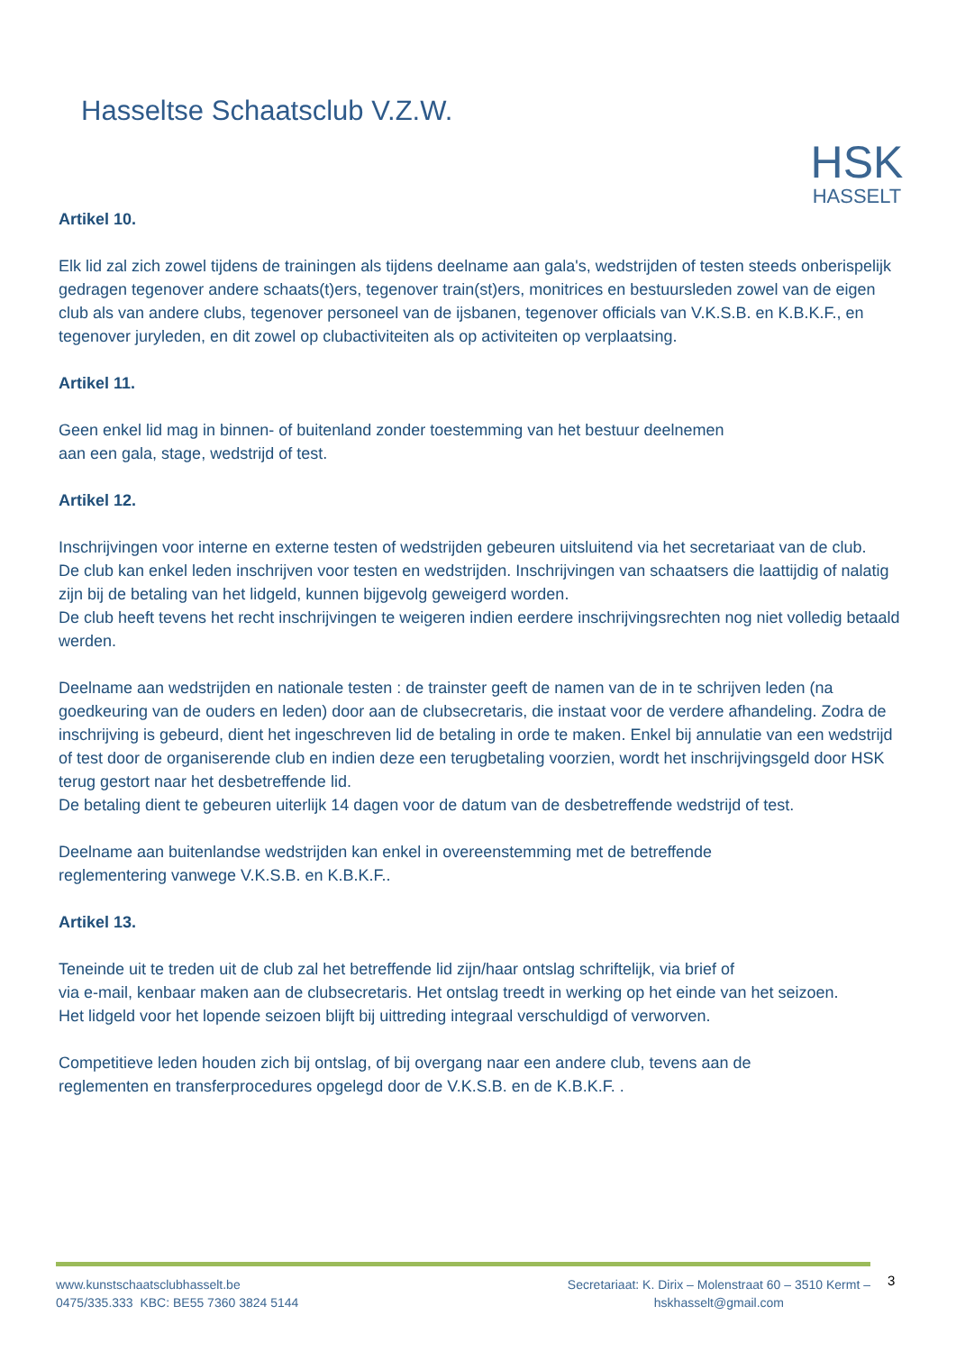Hasseltse Schaatsclub V.Z.W.
HSK
HASSELT
Artikel 10.
Elk lid zal zich zowel tijdens de trainingen als tijdens deelname aan gala's, wedstrijden of testen steeds onberispelijk gedragen tegenover andere schaats(t)ers, tegenover train(st)ers, monitrices en bestuursleden zowel van de eigen club als van andere clubs, tegenover personeel van de ijsbanen, tegenover officials van V.K.S.B. en K.B.K.F., en tegenover juryleden, en dit zowel op clubactiviteiten als op activiteiten op verplaatsing.
Artikel 11.
Geen enkel lid mag in binnen- of buitenland zonder toestemming van het bestuur deelnemen
aan een gala, stage, wedstrijd of test.
Artikel 12.
Inschrijvingen voor interne en externe testen of wedstrijden gebeuren uitsluitend via het secretariaat van de club.
De club kan enkel leden inschrijven voor testen en wedstrijden. Inschrijvingen van schaatsers die laattijdig of nalatig zijn bij de betaling van het lidgeld, kunnen bijgevolg geweigerd worden.
De club heeft tevens het recht inschrijvingen te weigeren indien eerdere inschrijvingsrechten nog niet volledig betaald werden.
Deelname aan wedstrijden en nationale testen : de trainster geeft de namen van de in te schrijven leden (na goedkeuring van de ouders en leden) door aan de clubsecretaris, die instaat voor de verdere afhandeling. Zodra de inschrijving is gebeurd, dient het ingeschreven lid de betaling in orde te maken. Enkel bij annulatie van een wedstrijd of test door de organiserende club en indien deze een terugbetaling voorzien, wordt het inschrijvingsgeld door HSK terug gestort naar het desbetreffende lid.
De betaling dient te gebeuren uiterlijk 14 dagen voor de datum van de desbetreffende wedstrijd of test.
Deelname aan buitenlandse wedstrijden kan enkel in overeenstemming met de betreffende
reglementering vanwege V.K.S.B. en K.B.K.F..
Artikel 13.
Teneinde uit te treden uit de club zal het betreffende lid zijn/haar ontslag schriftelijk, via brief of
via e-mail, kenbaar maken aan de clubsecretaris. Het ontslag treedt in werking op het einde van het seizoen.
Het lidgeld voor het lopende seizoen blijft bij uittreding integraal verschuldigd of verworven.
Competitieve leden houden zich bij ontslag, of bij overgang naar een andere club, tevens aan de
reglementen en transferprocedures opgelegd door de V.K.S.B. en de K.B.K.F. .
www.kunstschaatsclubhasselt.be
0475/335.333 KBC: BE55 7360 3824 5144
Secretariaat: K. Dirix – Molenstraat 60 – 3510 Kermt –
hskhasselt@gmail.com
3